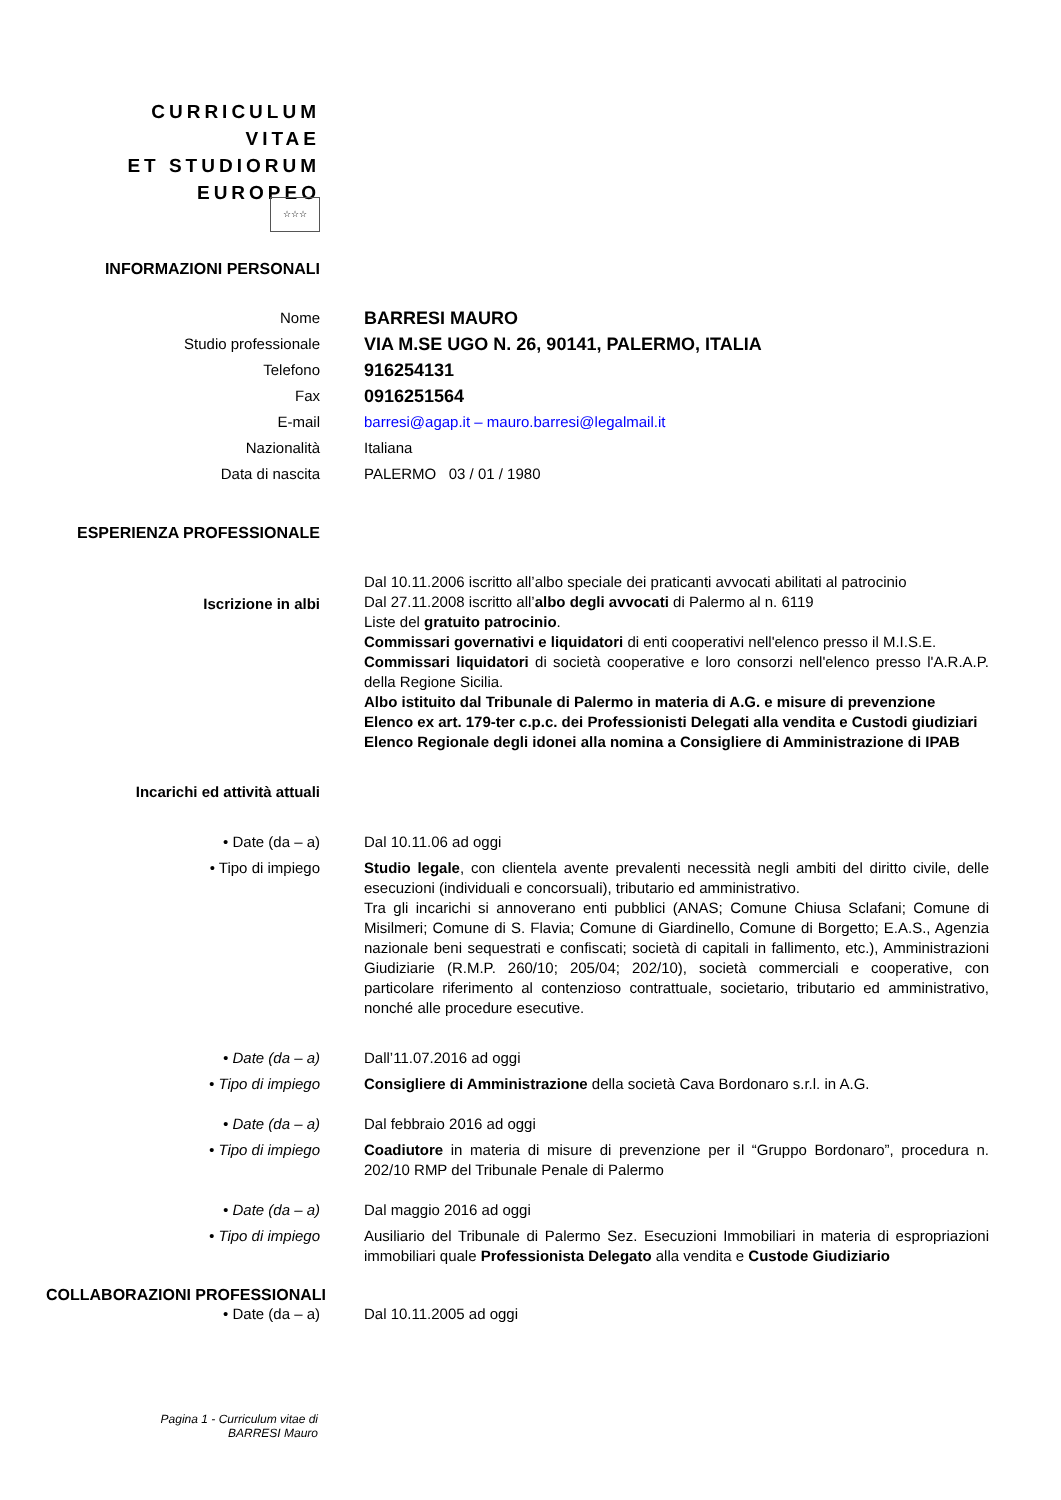CURRICULUM VITAE
ET STUDIORUM
EUROPEO
☆☆☆
INFORMAZIONI PERSONALI
Nome
BARRESI MAURO
Studio professionale
VIA M.SE UGO N. 26, 90141, PALERMO, ITALIA
Telefono
916254131
Fax
0916251564
E-mail barresi@agap.it – mauro.barresi@legalmail.it
Nazionalità Italiana
Data di nascita PALERMO 03 / 01 / 1980
ESPERIENZA PROFESSIONALE
Iscrizione in albi
Dal 10.11.2006 iscritto all’albo speciale dei praticanti avvocati abilitati al patrocinio
Dal 27.11.2008 iscritto all’albo degli avvocati di Palermo al n. 6119
Liste del gratuito patrocinio.
Commissari governativi e liquidatori di enti cooperativi nell'elenco presso il M.I.S.E.
Commissari liquidatori di società cooperative e loro consorzi nell'elenco presso l'A.R.A.P. della Regione Sicilia.
Albo istituito dal Tribunale di Palermo in materia di A.G. e misure di prevenzione
Elenco ex art. 179-ter c.p.c. dei Professionisti Delegati alla vendita e Custodi giudiziari
Elenco Regionale degli idonei alla nomina a Consigliere di Amministrazione di IPAB
Incarichi ed attività attuali
• Date (da – a) Dal 10.11.06 ad oggi
• Tipo di impiego Studio legale, con clientela avente prevalenti necessità negli ambiti del diritto civile, delle esecuzioni (individuali e concorsuali), tributario ed amministrativo.
Tra gli incarichi si annoverano enti pubblici (ANAS; Comune Chiusa Sclafani; Comune di Misilmeri; Comune di S. Flavia; Comune di Giardinello, Comune di Borgetto; E.A.S., Agenzia nazionale beni sequestrati e confiscati; società di capitali in fallimento, etc.), Amministrazioni Giudiziarie (R.M.P. 260/10; 205/04; 202/10), società commerciali e cooperative, con particolare riferimento al contenzioso contrattuale, societario, tributario ed amministrativo, nonché alle procedure esecutive.
• Date (da – a) Dall’11.07.2016 ad oggi
• Tipo di impiego Consigliere di Amministrazione della società Cava Bordonaro s.r.l. in A.G.
• Date (da – a) Dal febbraio 2016 ad oggi
• Tipo di impiego Coadiutore in materia di misure di prevenzione per il “Gruppo Bordonaro”, procedura n. 202/10 RMP del Tribunale Penale di Palermo
• Date (da – a) Dal maggio 2016 ad oggi
• Tipo di impiego Ausiliario del Tribunale di Palermo Sez. Esecuzioni Immobiliari in materia di espropriazioni immobiliari quale Professionista Delegato alla vendita e Custode Giudiziario
COLLABORAZIONI PROFESSIONALI
• Date (da – a) Dal 10.11.2005 ad oggi
Pagina 1 - Curriculum vitae di
BARRESI Mauro